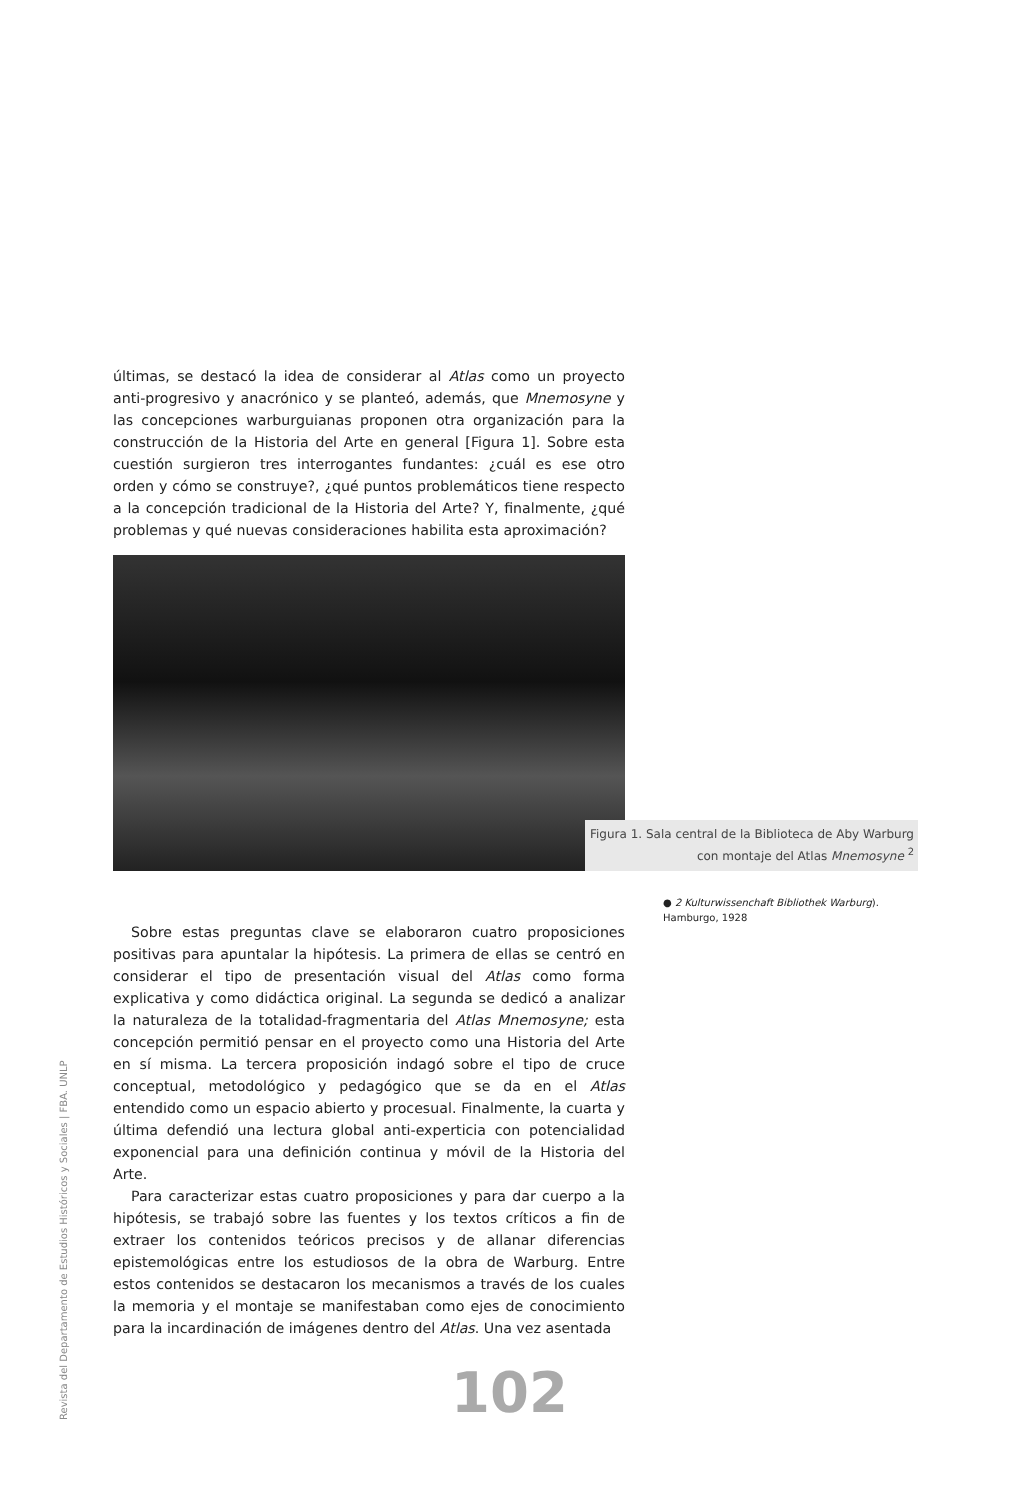últimas, se destacó la idea de considerar al Atlas como un proyecto anti-progresivo y anacrónico y se planteó, además, que Mnemosyne y las concepciones warburguianas proponen otra organización para la construcción de la Historia del Arte en general [Figura 1]. Sobre esta cuestión surgieron tres interrogantes fundantes: ¿cuál es ese otro orden y cómo se construye?, ¿qué puntos problemáticos tiene respecto a la concepción tradicional de la Historia del Arte? Y, finalmente, ¿qué problemas y qué nuevas consideraciones habilita esta aproximación?
Sobre estas preguntas clave se elaboraron cuatro proposiciones positivas para apuntalar la hipótesis. La primera de ellas se centró en considerar el tipo de presentación visual del Atlas como forma explicativa y como didáctica original. La segunda se dedicó a analizar la naturaleza de la totalidad-fragmentaria del Atlas Mnemosyne; esta concepción permitió pensar en el proyecto como una Historia del Arte en sí misma. La tercera proposición indagó sobre el tipo de cruce conceptual, metodológico y pedagógico que se da en el Atlas entendido como un espacio abierto y procesual. Finalmente, la cuarta y última defendió una lectura global anti-experticia con potencialidad exponencial para una definición continua y móvil de la Historia del Arte.
Para caracterizar estas cuatro proposiciones y para dar cuerpo a la hipótesis, se trabajó sobre las fuentes y los textos críticos a fin de extraer los contenidos teóricos precisos y de allanar diferencias epistemológicas entre los estudiosos de la obra de Warburg. Entre estos contenidos se destacaron los mecanismos a través de los cuales la memoria y el montaje se manifestaban como ejes de conocimiento para la incardinación de imágenes dentro del Atlas. Una vez asentada
Figura 1. Sala central de la Biblioteca de Aby Warburg
con montaje del Atlas Mnemosyne <sup>2</sup>
● 2 Kulturwissenchaft Bibliothek Warburg).
Hamburgo, 1928
Revista del Departamento de Estudios Históricos y Sociales | FBA. UNLP
102